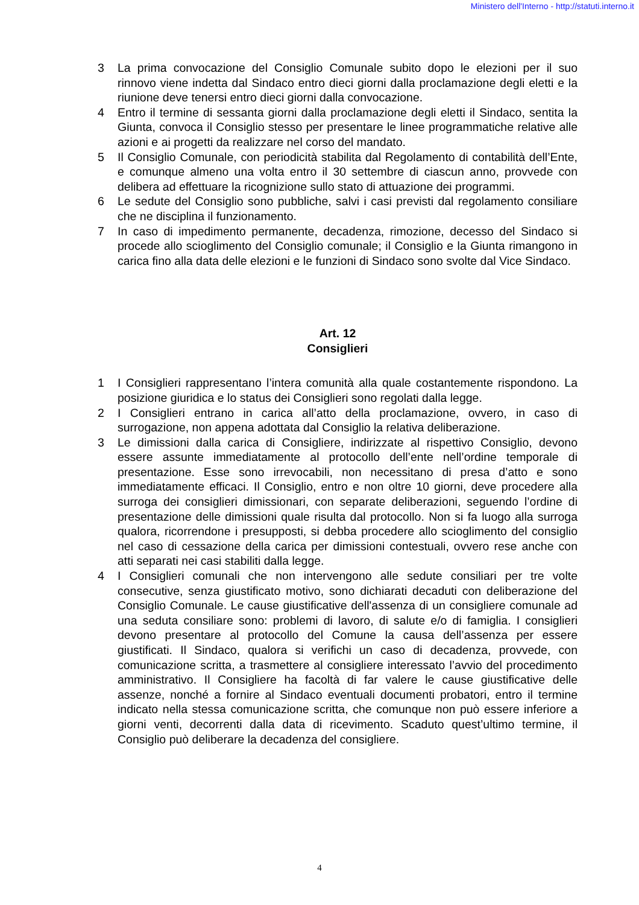Ministero dell'Interno - http://statuti.interno.it
3 La prima convocazione del Consiglio Comunale subito dopo le elezioni per il suo rinnovo viene indetta dal Sindaco entro dieci giorni dalla proclamazione degli eletti e la riunione deve tenersi entro dieci giorni dalla convocazione.
4 Entro il termine di sessanta giorni dalla proclamazione degli eletti il Sindaco, sentita la Giunta, convoca il Consiglio stesso per presentare le linee programmatiche relative alle azioni e ai progetti da realizzare nel corso del mandato.
5 Il Consiglio Comunale, con periodicità stabilita dal Regolamento di contabilità dell’Ente, e comunque almeno una volta entro il 30 settembre di ciascun anno, provvede con delibera ad effettuare la ricognizione sullo stato di attuazione dei programmi.
6 Le sedute del Consiglio sono pubbliche, salvi i casi previsti dal regolamento consiliare che ne disciplina il funzionamento.
7 In caso di impedimento permanente, decadenza, rimozione, decesso del Sindaco si procede allo scioglimento del Consiglio comunale; il Consiglio e la Giunta rimangono in carica fino alla data delle elezioni e le funzioni di Sindaco sono svolte dal Vice Sindaco.
Art. 12
Consiglieri
1 I Consiglieri rappresentano l’intera comunità alla quale costantemente rispondono. La posizione giuridica e lo status dei Consiglieri sono regolati dalla legge.
2 I Consiglieri entrano in carica all’atto della proclamazione, ovvero, in caso di surrogazione, non appena adottata dal Consiglio la relativa deliberazione.
3 Le dimissioni dalla carica di Consigliere, indirizzate al rispettivo Consiglio, devono essere assunte immediatamente al protocollo dell’ente nell’ordine temporale di presentazione. Esse sono irrevocabili, non necessitano di presa d’atto e sono immediatamente efficaci. Il Consiglio, entro e non oltre 10 giorni, deve procedere alla surroga dei consiglieri dimissionari, con separate deliberazioni, seguendo l’ordine di presentazione delle dimissioni quale risulta dal protocollo. Non si fa luogo alla surroga qualora, ricorrendone i presupposti, si debba procedere allo scioglimento del consiglio nel caso di cessazione della carica per dimissioni contestuali, ovvero rese anche con atti separati nei casi stabiliti dalla legge.
4 I Consiglieri comunali che non intervengono alle sedute consiliari per tre volte consecutive, senza giustificato motivo, sono dichiarati decaduti con deliberazione del Consiglio Comunale. Le cause giustificative dell'assenza di un consigliere comunale ad una seduta consiliare sono: problemi di lavoro, di salute e/o di famiglia. I consiglieri devono presentare al protocollo del Comune la causa dell’assenza per essere giustificati. Il Sindaco, qualora si verifichi un caso di decadenza, provvede, con comunicazione scritta, a trasmettere al consigliere interessato l’avvio del procedimento amministrativo. Il Consigliere ha facoltà di far valere le cause giustificative delle assenze, nonché a fornire al Sindaco eventuali documenti probatori, entro il termine indicato nella stessa comunicazione scritta, che comunque non può essere inferiore a giorni venti, decorrenti dalla data di ricevimento. Scaduto quest’ultimo termine, il Consiglio può deliberare la decadenza del consigliere.
4